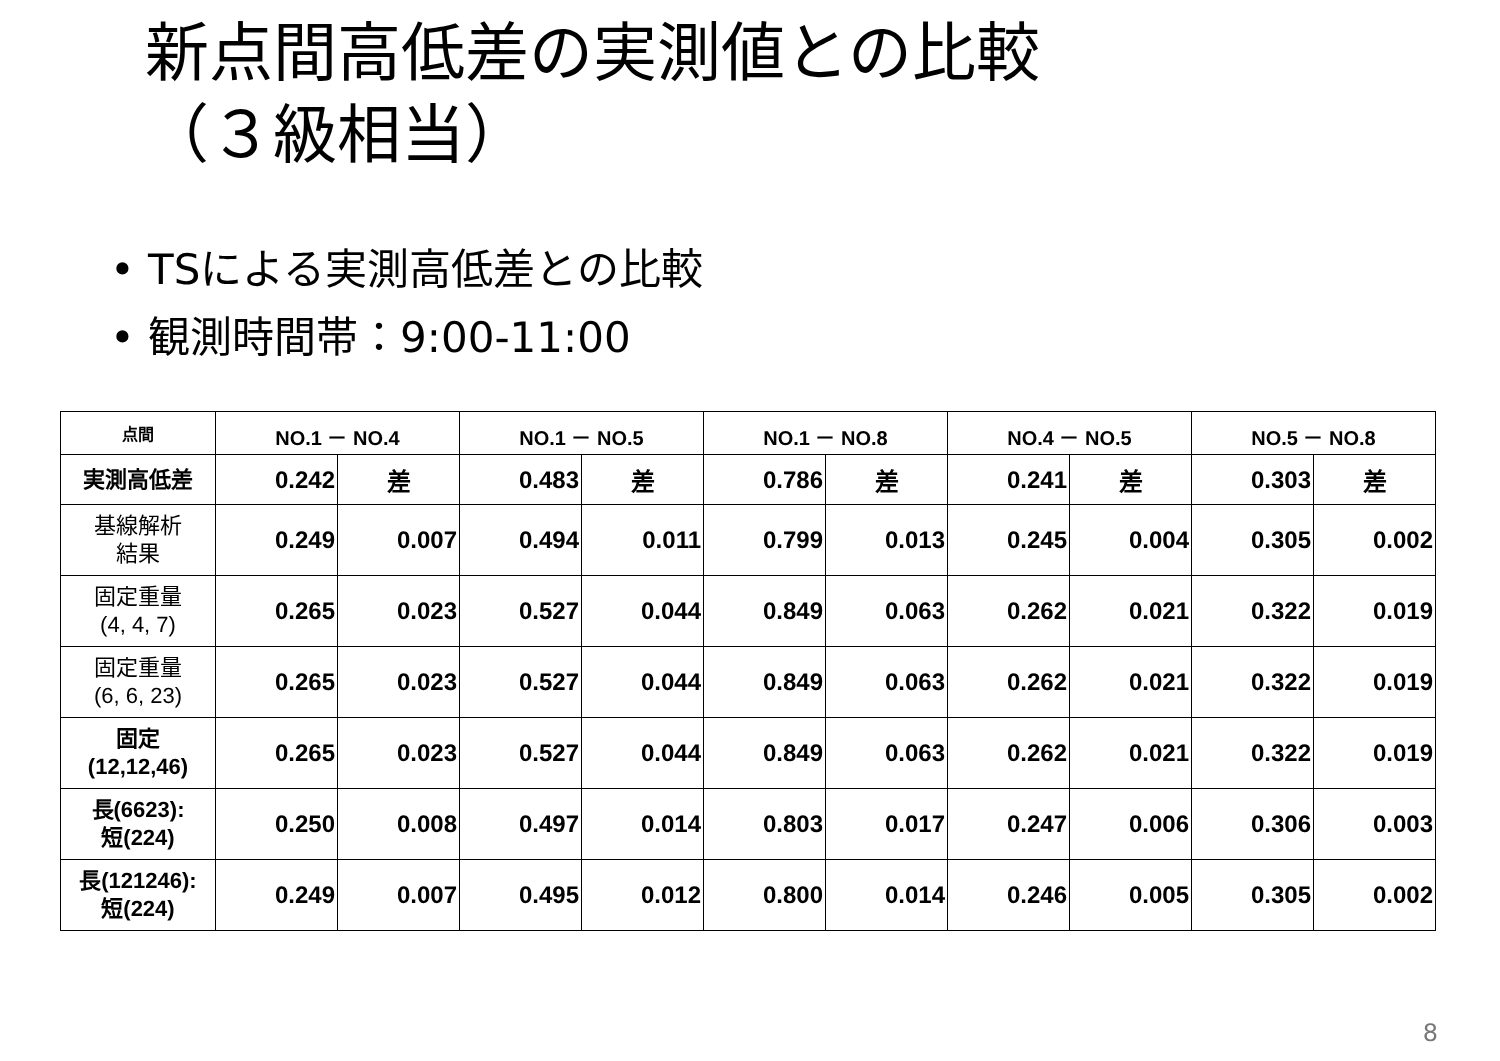新点間高低差の実測値との比較
（３級相当）
• TSによる実測高低差との比較
• 観測時間帯：9:00-11:00
| 点間 | NO.1 － NO.4 | | NO.1 － NO.5 | | NO.1 － NO.8 | | NO.4 － NO.5 | | NO.5 － NO.8 | |
| --- | --- | --- | --- | --- | --- | --- | --- | --- | --- | --- |
| 実測高低差 | 0.242 | 差 | 0.483 | 差 | 0.786 | 差 | 0.241 | 差 | 0.303 | 差 |
| 基線解析 結果 | 0.249 | 0.007 | 0.494 | 0.011 | 0.799 | 0.013 | 0.245 | 0.004 | 0.305 | 0.002 |
| 固定重量 (4, 4, 7) | 0.265 | 0.023 | 0.527 | 0.044 | 0.849 | 0.063 | 0.262 | 0.021 | 0.322 | 0.019 |
| 固定重量 (6, 6, 23) | 0.265 | 0.023 | 0.527 | 0.044 | 0.849 | 0.063 | 0.262 | 0.021 | 0.322 | 0.019 |
| 固定 (12,12,46) | 0.265 | 0.023 | 0.527 | 0.044 | 0.849 | 0.063 | 0.262 | 0.021 | 0.322 | 0.019 |
| 長(6623): 短(224) | 0.250 | 0.008 | 0.497 | 0.014 | 0.803 | 0.017 | 0.247 | 0.006 | 0.306 | 0.003 |
| 長(121246): 短(224) | 0.249 | 0.007 | 0.495 | 0.012 | 0.800 | 0.014 | 0.246 | 0.005 | 0.305 | 0.002 |
8